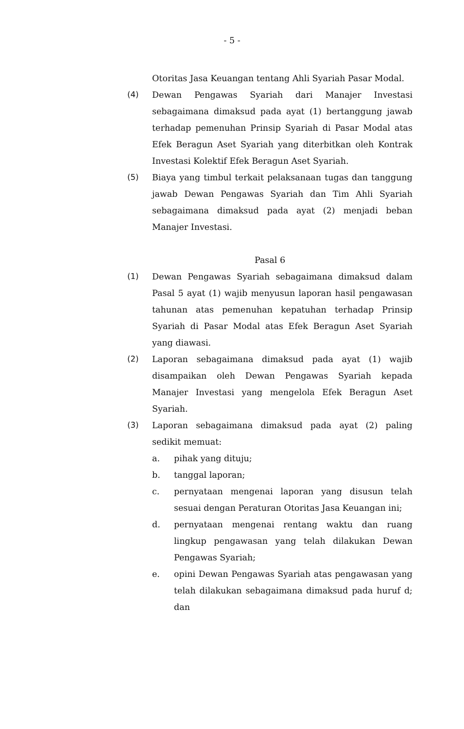- 5 -
Otoritas Jasa Keuangan tentang Ahli Syariah Pasar Modal.
(4) Dewan Pengawas Syariah dari Manajer Investasi sebagaimana dimaksud pada ayat (1) bertanggung jawab terhadap pemenuhan Prinsip Syariah di Pasar Modal atas Efek Beragun Aset Syariah yang diterbitkan oleh Kontrak Investasi Kolektif Efek Beragun Aset Syariah.
(5) Biaya yang timbul terkait pelaksanaan tugas dan tanggung jawab Dewan Pengawas Syariah dan Tim Ahli Syariah sebagaimana dimaksud pada ayat (2) menjadi beban Manajer Investasi.
Pasal 6
(1) Dewan Pengawas Syariah sebagaimana dimaksud dalam Pasal 5 ayat (1) wajib menyusun laporan hasil pengawasan tahunan atas pemenuhan kepatuhan terhadap Prinsip Syariah di Pasar Modal atas Efek Beragun Aset Syariah yang diawasi.
(2) Laporan sebagaimana dimaksud pada ayat (1) wajib disampaikan oleh Dewan Pengawas Syariah kepada Manajer Investasi yang mengelola Efek Beragun Aset Syariah.
(3) Laporan sebagaimana dimaksud pada ayat (2) paling sedikit memuat:
a. pihak yang dituju;
b. tanggal laporan;
c. pernyataan mengenai laporan yang disusun telah sesuai dengan Peraturan Otoritas Jasa Keuangan ini;
d. pernyataan mengenai rentang waktu dan ruang lingkup pengawasan yang telah dilakukan Dewan Pengawas Syariah;
e. opini Dewan Pengawas Syariah atas pengawasan yang telah dilakukan sebagaimana dimaksud pada huruf d; dan